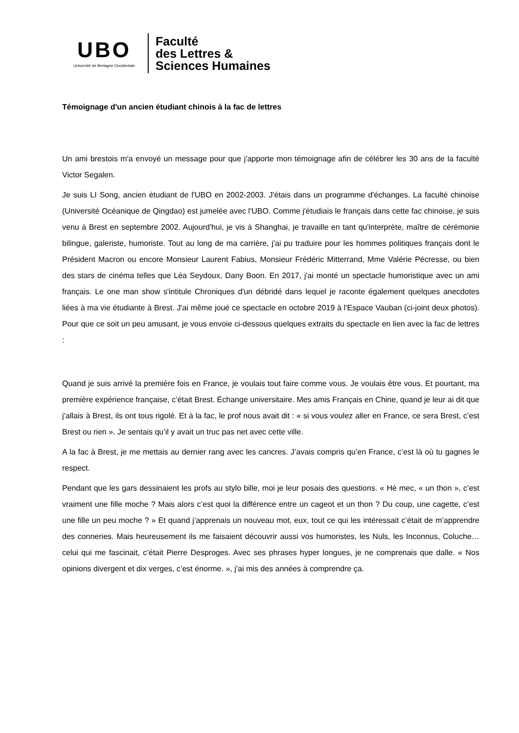UBO
Université de Bretagne Occidentale
Faculté
des Lettres &
Sciences Humaines
Témoignage d'un ancien étudiant chinois à la fac de lettres
Un ami brestois m'a envoyé un message pour que j'apporte mon témoignage afin de célébrer les 30 ans de la faculté Victor Segalen.
Je suis LI Song, ancien étudiant de l'UBO en 2002-2003. J'étais dans un programme d'échanges. La faculté chinoise (Université Océanique de Qingdao) est jumelée avec l'UBO. Comme j'étudiais le français dans cette fac chinoise, je suis venu à Brest en septembre 2002. Aujourd'hui, je vis à Shanghai, je travaille en tant qu'interprète, maître de cérémonie bilingue, galeriste, humoriste. Tout au long de ma carrière, j'ai pu traduire pour les hommes politiques français dont le Président Macron ou encore Monsieur Laurent Fabius, Monsieur Frédéric Mitterrand, Mme Valérie Pécresse, ou bien des stars de cinéma telles que Léa Seydoux, Dany Boon. En 2017, j'ai monté un spectacle humoristique avec un ami français. Le one man show s'intitule Chroniques d'un débridé dans lequel je raconte également quelques anecdotes liées à ma vie étudiante à Brest. J'ai même joué ce spectacle en octobre 2019 à l'Espace Vauban (ci-joint deux photos). Pour que ce soit un peu amusant, je vous envoie ci-dessous quelques extraits du spectacle en lien avec la fac de lettres :
Quand je suis arrivé la première fois en France, je voulais tout faire comme vous. Je voulais être vous. Et pourtant, ma première expérience française, c’était Brest. Échange universitaire. Mes amis Français en Chine, quand je leur ai dit que j’allais à Brest, ils ont tous rigolé. Et à la fac, le prof nous avait dit : « si vous voulez aller en France, ce sera Brest, c’est Brest ou rien ». Je sentais qu’il y avait un truc pas net avec cette ville.
A la fac à Brest, je me mettais au dernier rang avec les cancres. J’avais compris qu’en France, c’est là où tu gagnes le respect.
Pendant que les gars dessinaient les profs au stylo bille, moi je leur posais des questions. « Hé mec, « un thon », c’est vraiment une fille moche ? Mais alors c’est quoi la différence entre un cageot et un thon ? Du coup, une cagette, c’est une fille un peu moche ? » Et quand j’apprenais un nouveau mot, eux, tout ce qui les intéressait c’était de m’apprendre des conneries. Mais heureusement ils me faisaient découvrir aussi vos humoristes, les Nuls, les Inconnus, Coluche… celui qui me fascinait, c’était Pierre Desproges. Avec ses phrases hyper longues, je ne comprenais que dalle. « Nos opinions divergent et dix verges, c’est énorme. », j’ai mis des années à comprendre ça.